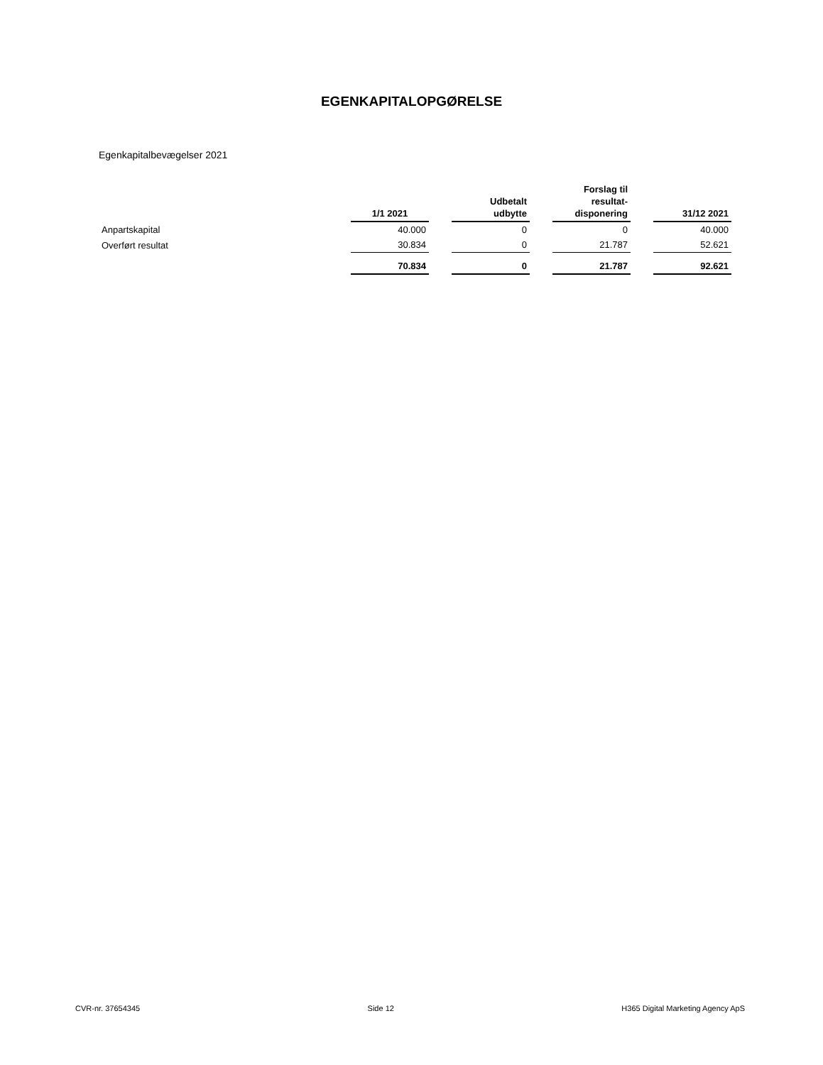EGENKAPITALOPGØRELSE
Egenkapitalbevægelser 2021
| | 1/1 2021 | | Udbetalt udbytte | | Forslag til resultat- disponering | | 31/12 2021 |
| --- | --- | --- | --- | --- | --- | --- | --- |
| Anpartskapital | 40.000 | | 0 | | 0 | | 40.000 |
| Overført resultat | 30.834 | | 0 | | 21.787 | | 52.621 |
| | 70.834 | | 0 | | 21.787 | | 92.621 |
CVR-nr. 37654345 Side 12 H365 Digital Marketing Agency ApS